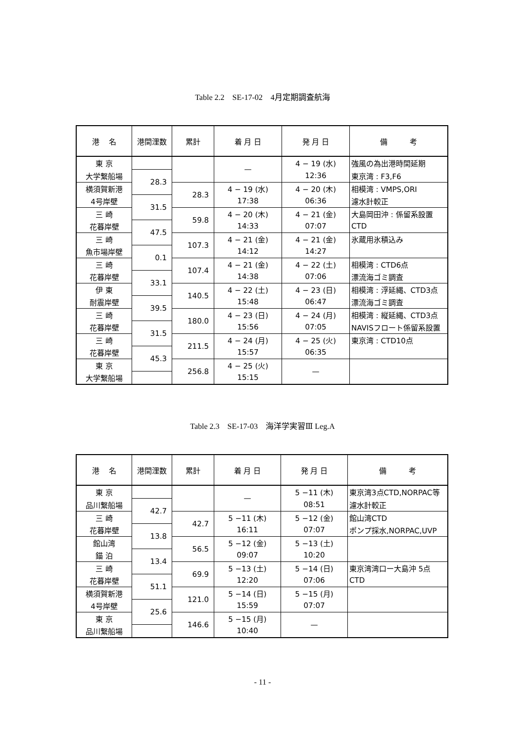Table 2.2　SE-17-02　4月定期調査航海
| 港 名 | 港間浬数 | 累計 | 着 月 日 | 発 月 日 | 備 考 |
| --- | --- | --- | --- | --- | --- |
| 東 京 | | | — | 4 − 19 (水) | 強風の為出港時間延期 |
| 大学繋船場 | 28.3 | | | 12:36 | 東京湾 : F3,F6 |
| 横須賀新港 | | 28.3 | 4 − 19 (水) | 4 − 20 (木) | 相模湾 : VMPS,ORI |
| 4号岸壁 | 31.5 | | 17:38 | 06:36 | 濾水計較正 |
| 三 崎 | | 59.8 | 4 − 20 (木) | 4 − 21 (金) | 大島岡田沖 : 係留系設置 |
| 花暮岸壁 | 47.5 | | 14:33 | 07:07 | CTD |
| 三 崎 | | 107.3 | 4 − 21 (金) | 4 − 21 (金) | 氷蔵用氷積込み |
| 魚市場岸壁 | 0.1 | | 14:12 | 14:27 | |
| 三 崎 | | 107.4 | 4 − 21 (金) | 4 − 22 (土) | 相模湾 : CTD6点 |
| 花暮岸壁 | 33.1 | | 14:38 | 07:06 | 漂流海ゴミ調査 |
| 伊 東 | | 140.5 | 4 − 22 (土) | 4 − 23 (日) | 相模湾 : 浮延縄、CTD3点 |
| 耐震岸壁 | 39.5 | | 15:48 | 06:47 | 漂流海ゴミ調査 |
| 三 崎 | | 180.0 | 4 − 23 (日) | 4 − 24 (月) | 相模湾 : 縦延縄、CTD3点 |
| 花暮岸壁 | 31.5 | | 15:56 | 07:05 | NAVISフロート係留系設置 |
| 三 崎 | | 211.5 | 4 − 24 (月) | 4 − 25 (火) | 東京湾 : CTD10点 |
| 花暮岸壁 | 45.3 | | 15:57 | 06:35 | |
| 東 京 | | 256.8 | 4 − 25 (火) | — | |
| 大学繋船場 | | | 15:15 | | |
Table 2.3　SE-17-03　海洋学実習Ⅲ Leg.A
| 港 名 | 港間浬数 | 累計 | 着 月 日 | 発 月 日 | 備 考 |
| --- | --- | --- | --- | --- | --- |
| 東 京 | | | — | 5 −11 (木) | 東京湾3点CTD,NORPAC等 |
| 品川繋船場 | 42.7 | | | 08:51 | 濾水計較正 |
| 三 崎 | | 42.7 | 5 −11 (木) | 5 −12 (金) | 館山湾CTD |
| 花暮岸壁 | 13.8 | | 16:11 | 07:07 | ポンプ採水,NORPAC,UVP |
| 館山湾 | | 56.5 | 5 −12 (金) | 5 −13 (土) | |
| 錨 泊 | 13.4 | | 09:07 | 10:20 | |
| 三 崎 | | 69.9 | 5 −13 (土) | 5 −14 (日) | 東京湾湾口ー大島沖 5点 |
| 花暮岸壁 | 51.1 | | 12:20 | 07:06 | CTD |
| 横須賀新港 | | 121.0 | 5 −14 (日) | 5 −15 (月) | |
| 4号岸壁 | 25.6 | | 15:59 | 07:07 | |
| 東 京 | | 146.6 | 5 −15 (月) | — | |
| 品川繋船場 | | | 10:40 | | |
- 11 -